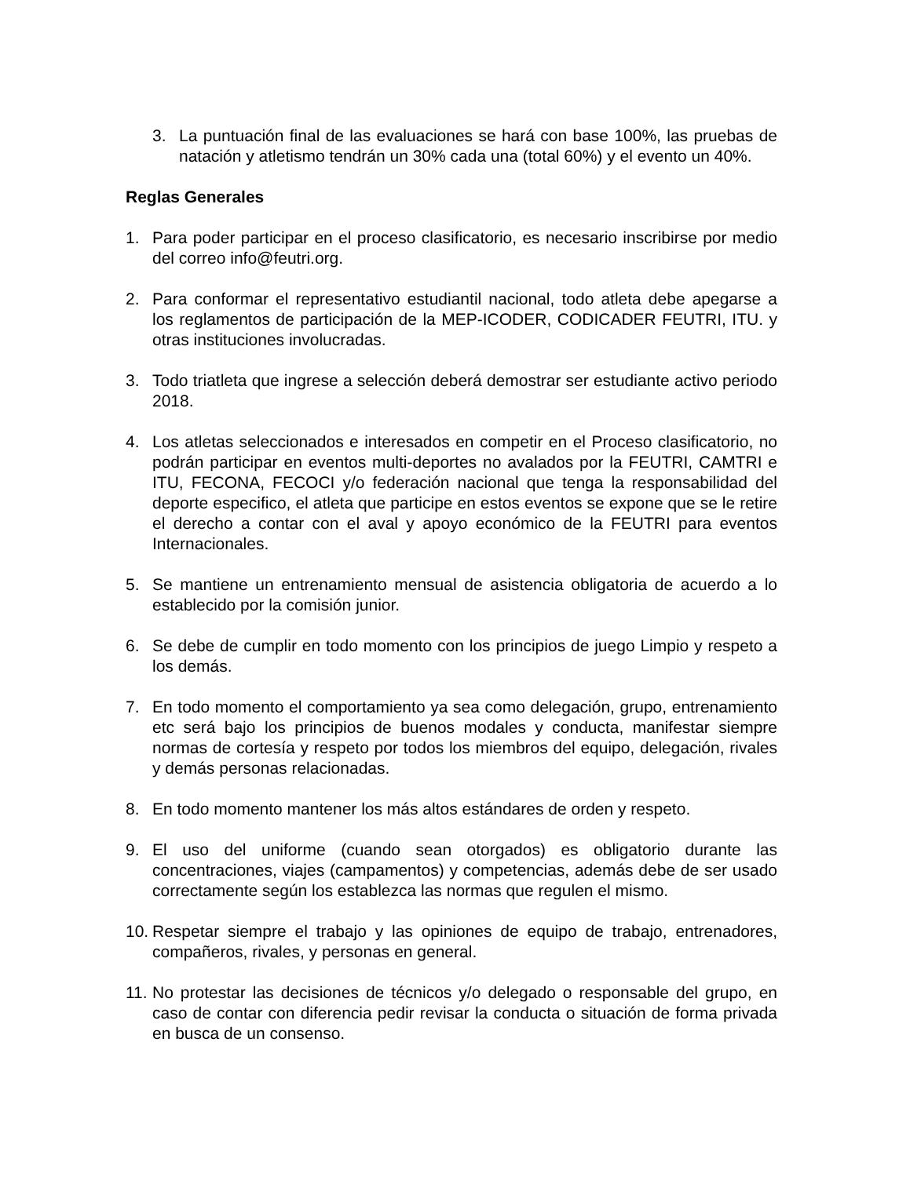3. La puntuación final de las evaluaciones se hará con base 100%, las pruebas de natación y atletismo tendrán un 30% cada una (total 60%) y el evento un 40%.
Reglas Generales
1. Para poder participar en el proceso clasificatorio, es necesario inscribirse por medio del correo info@feutri.org.
2. Para conformar el representativo estudiantil nacional, todo atleta debe apegarse a los reglamentos de participación de la MEP-ICODER, CODICADER FEUTRI, ITU. y otras instituciones involucradas.
3. Todo triatleta que ingrese a selección deberá demostrar ser estudiante activo periodo 2018.
4. Los atletas seleccionados e interesados en competir en el Proceso clasificatorio, no podrán participar en eventos multi-deportes no avalados por la FEUTRI, CAMTRI e ITU, FECONA, FECOCI y/o federación nacional que tenga la responsabilidad del deporte especifico, el atleta que participe en estos eventos se expone que se le retire el derecho a contar con el aval y apoyo económico de la FEUTRI para eventos Internacionales.
5. Se mantiene un entrenamiento mensual de asistencia obligatoria de acuerdo a lo establecido por la comisión junior.
6. Se debe de cumplir en todo momento con los principios de juego Limpio y respeto a los demás.
7. En todo momento el comportamiento ya sea como delegación, grupo, entrenamiento etc será bajo los principios de buenos modales y conducta, manifestar siempre normas de cortesía y respeto por todos los miembros del equipo, delegación, rivales y demás personas relacionadas.
8. En todo momento mantener los más altos estándares de orden y respeto.
9. El uso del uniforme (cuando sean otorgados) es obligatorio durante las concentraciones, viajes (campamentos) y competencias, además debe de ser usado correctamente según los establezca las normas que regulen el mismo.
10.
Respetar siempre el trabajo y las opiniones de equipo de trabajo, entrenadores, compañeros, rivales, y personas en general.
11.
No protestar las decisiones de técnicos y/o delegado o responsable del grupo, en caso de contar con diferencia pedir revisar la conducta o situación de forma privada en busca de un consenso.